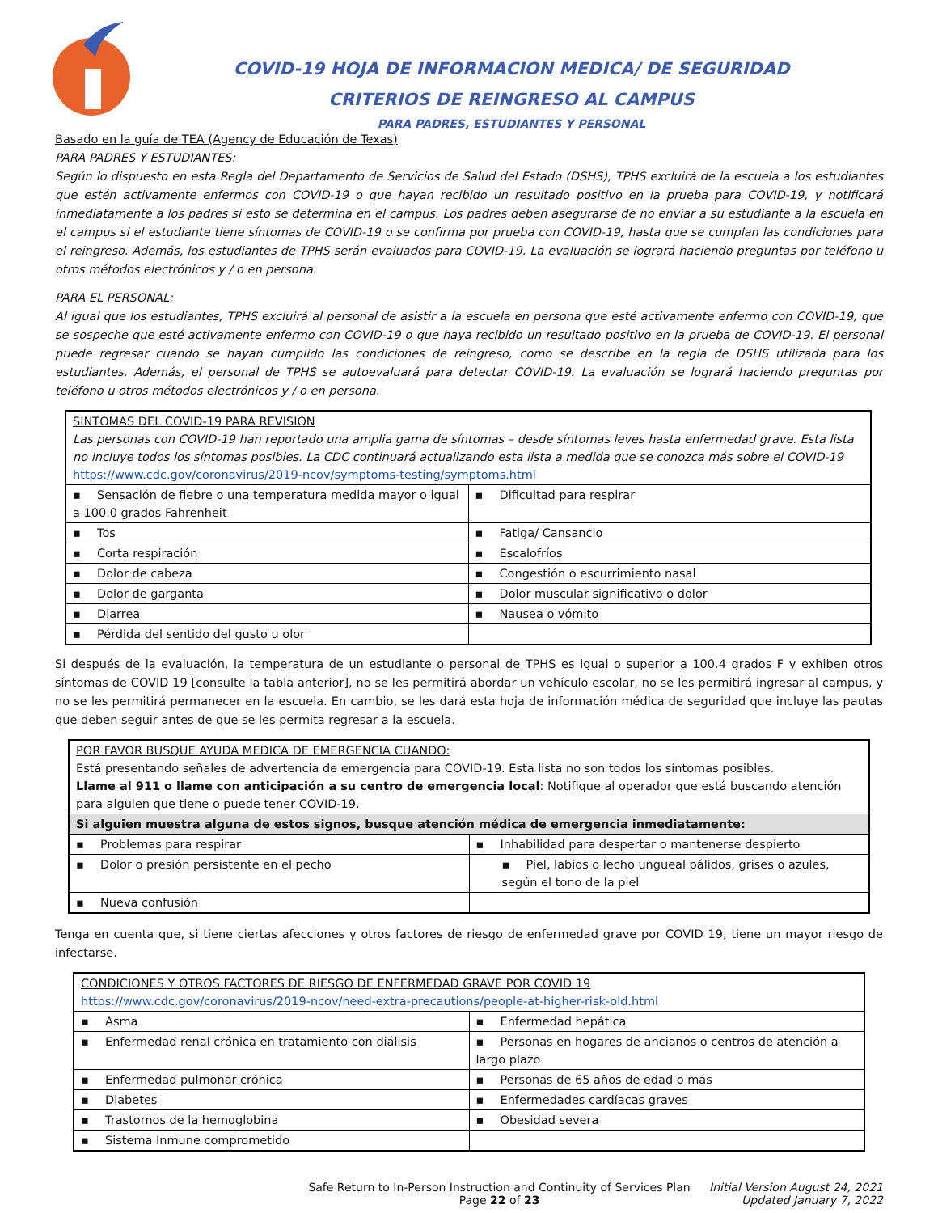COVID-19 HOJA DE INFORMACION MEDICA/ DE SEGURIDAD
CRITERIOS DE REINGRESO AL CAMPUS
PARA PADRES, ESTUDIANTES Y PERSONAL
Basado en la guía de TEA (Agency de Educación de Texas)
PARA PADRES Y ESTUDIANTES:
Según lo dispuesto en esta Regla del Departamento de Servicios de Salud del Estado (DSHS), TPHS excluirá de la escuela a los estudiantes que estén activamente enfermos con COVID-19 o que hayan recibido un resultado positivo en la prueba para COVID-19, y notificará inmediatamente a los padres si esto se determina en el campus. Los padres deben asegurarse de no enviar a su estudiante a la escuela en el campus si el estudiante tiene síntomas de COVID-19 o se confirma por prueba con COVID-19, hasta que se cumplan las condiciones para el reingreso. Además, los estudiantes de TPHS serán evaluados para COVID-19. La evaluación se logrará haciendo preguntas por teléfono u otros métodos electrónicos y / o en persona.
PARA EL PERSONAL:
Al igual que los estudiantes, TPHS excluirá al personal de asistir a la escuela en persona que esté activamente enfermo con COVID-19, que se sospeche que esté activamente enfermo con COVID-19 o que haya recibido un resultado positivo en la prueba de COVID-19. El personal puede regresar cuando se hayan cumplido las condiciones de reingreso, como se describe en la regla de DSHS utilizada para los estudiantes. Además, el personal de TPHS se autoevaluará para detectar COVID-19. La evaluación se logrará haciendo preguntas por teléfono u otros métodos electrónicos y / o en persona.
| SINTOMAS DEL COVID-19 PARA REVISION Las personas con COVID-19 han reportado una amplia gama de síntomas – desde síntomas leves hasta enfermedad grave. Esta lista no incluye todos los síntomas posibles. La CDC continuará actualizando esta lista a medida que se conozca más sobre el COVID-19 https://www.cdc.gov/coronavirus/2019-ncov/symptoms-testing/symptoms.html | |
| ▪ Sensación de fiebre o una temperatura medida mayor o igual a 100.0 grados Fahrenheit | ▪ Dificultad para respirar |
| ▪ Tos | ▪ Fatiga/ Cansancio |
| ▪ Corta respiración | ▪ Escalofríos |
| ▪ Dolor de cabeza | ▪ Congestión o escurrimiento nasal |
| ▪ Dolor de garganta | ▪ Dolor muscular significativo o dolor |
| ▪ Diarrea | ▪ Nausea o vómito |
| ▪ Pérdida del sentido del gusto u olor | |
Si después de la evaluación, la temperatura de un estudiante o personal de TPHS es igual o superior a 100.4 grados F y exhiben otros síntomas de COVID 19 [consulte la tabla anterior], no se les permitirá abordar un vehículo escolar, no se les permitirá ingresar al campus, y no se les permitirá permanecer en la escuela. En cambio, se les dará esta hoja de información médica de seguridad que incluye las pautas que deben seguir antes de que se les permita regresar a la escuela.
| POR FAVOR BUSQUE AYUDA MEDICA DE EMERGENCIA CUANDO: Está presentando señales de advertencia de emergencia para COVID-19. Esta lista no son todos los síntomas posibles. Llame al 911 o llame con anticipación a su centro de emergencia local : Notifique al operador que está buscando atención para alguien que tiene o puede tener COVID-19. | |
| Si alguien muestra alguna de estos signos, busque atención médica de emergencia inmediatamente: | |
| ▪ Problemas para respirar | ▪ Inhabilidad para despertar o mantenerse despierto |
| ▪ Dolor o presión persistente en el pecho | ▪ Piel, labios o lecho ungueal pálidos, grises o azules, según el tono de la piel |
| ▪ Nueva confusión | |
Tenga en cuenta que, si tiene ciertas afecciones y otros factores de riesgo de enfermedad grave por COVID 19, tiene un mayor riesgo de infectarse.
| CONDICIONES Y OTROS FACTORES DE RIESGO DE ENFERMEDAD GRAVE POR COVID 19 https://www.cdc.gov/coronavirus/2019-ncov/need-extra-precautions/people-at-higher-risk-old.html | |
| ▪ Asma | ▪ Enfermedad hepática |
| ▪ Enfermedad renal crónica en tratamiento con diálisis | ▪ Personas en hogares de ancianos o centros de atención a largo plazo |
| ▪ Enfermedad pulmonar crónica | ▪ Personas de 65 años de edad o más |
| ▪ Diabetes | ▪ Enfermedades cardíacas graves |
| ▪ Trastornos de la hemoglobina | ▪ Obesidad severa |
| ▪ Sistema Inmune comprometido | |
Safe Return to In-Person Instruction and Continuity of Services Plan
Page 22 of 23
Initial Version August 24, 2021
Updated January 7, 2022